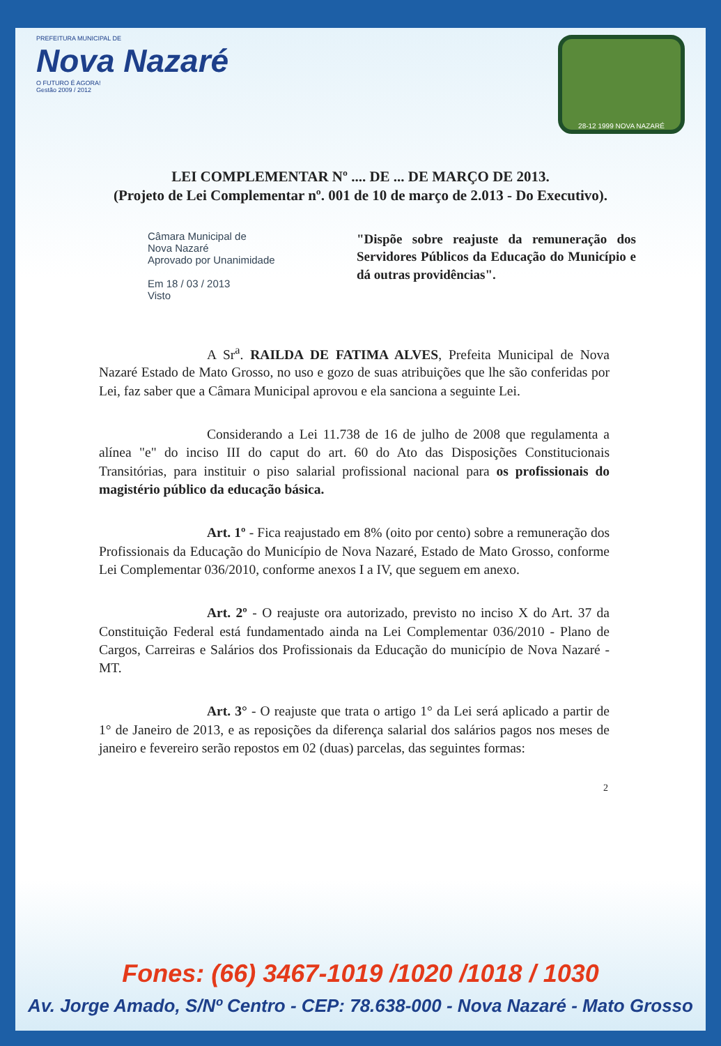PREFEITURA MUNICIPAL DE
Nova Nazaré
O FUTURO É AGORA!
Gestão 2009 / 2012
28-12 1999 NOVA NAZARÉ
LEI COMPLEMENTAR Nº .... DE ... DE MARÇO DE 2013.
(Projeto de Lei Complementar nº. 001 de 10 de março de 2.013 - Do Executivo).
Câmara Municipal de
Nova Nazaré
Aprovado por Unanimidade
Em 18 / 03 / 2013
Visto
"Dispõe sobre reajuste da remuneração dos Servidores Públicos da Educação do Município e dá outras providências".
A Sr<sup>a</sup>. RAILDA DE FATIMA ALVES, Prefeita Municipal de Nova Nazaré Estado de Mato Grosso, no uso e gozo de suas atribuições que lhe são conferidas por Lei, faz saber que a Câmara Municipal aprovou e ela sanciona a seguinte Lei.
Considerando a Lei 11.738 de 16 de julho de 2008 que regulamenta a alínea "e" do inciso III do caput do art. 60 do Ato das Disposições Constitucionais Transitórias, para instituir o piso salarial profissional nacional para os profissionais do magistério público da educação básica.
Art. 1º - Fica reajustado em 8% (oito por cento) sobre a remuneração dos Profissionais da Educação do Município de Nova Nazaré, Estado de Mato Grosso, conforme Lei Complementar 036/2010, conforme anexos I a IV, que seguem em anexo.
Art. 2º - O reajuste ora autorizado, previsto no inciso X do Art. 37 da Constituição Federal está fundamentado ainda na Lei Complementar 036/2010 - Plano de Cargos, Carreiras e Salários dos Profissionais da Educação do município de Nova Nazaré - MT.
Art. 3° - O reajuste que trata o artigo 1° da Lei será aplicado a partir de 1° de Janeiro de 2013, e as reposições da diferença salarial dos salários pagos nos meses de janeiro e fevereiro serão repostos em 02 (duas) parcelas, das seguintes formas:
2
Fones: (66) 3467-1019 /1020 /1018 / 1030
Av. Jorge Amado, S/Nº Centro - CEP: 78.638-000 - Nova Nazaré - Mato Grosso